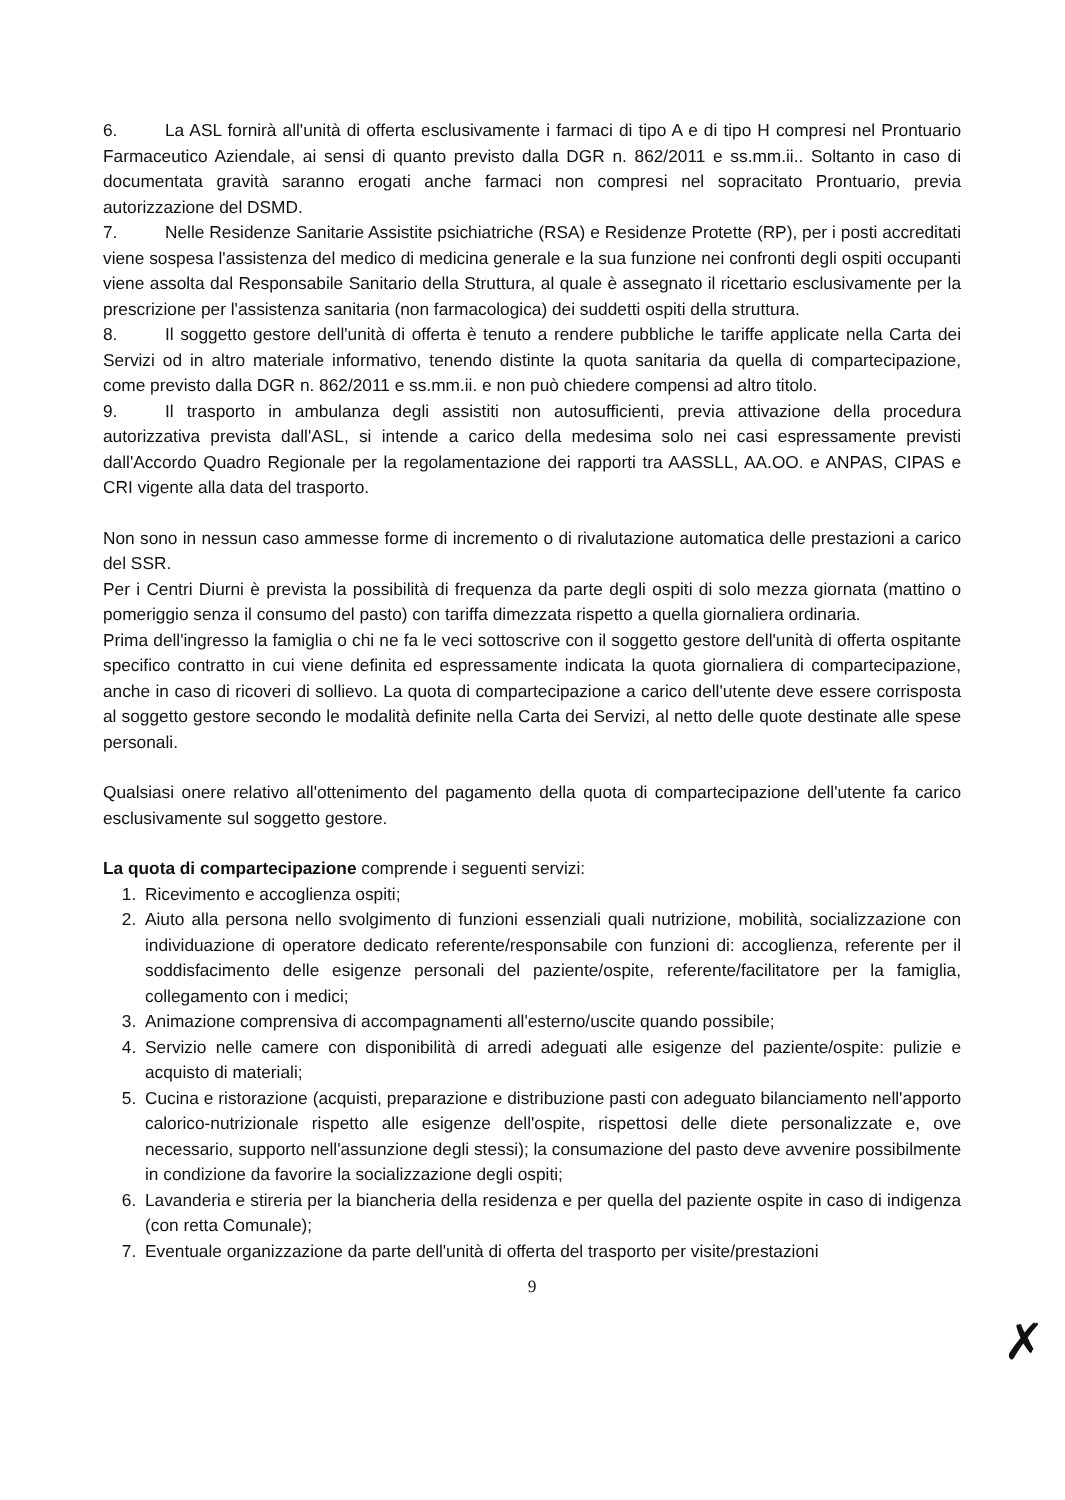6. La ASL fornirà all'unità di offerta esclusivamente i farmaci di tipo A e di tipo H compresi nel Prontuario Farmaceutico Aziendale, ai sensi di quanto previsto dalla DGR n. 862/2011 e ss.mm.ii.. Soltanto in caso di documentata gravità saranno erogati anche farmaci non compresi nel sopracitato Prontuario, previa autorizzazione del DSMD.
7. Nelle Residenze Sanitarie Assistite psichiatriche (RSA) e Residenze Protette (RP), per i posti accreditati viene sospesa l'assistenza del medico di medicina generale e la sua funzione nei confronti degli ospiti occupanti viene assolta dal Responsabile Sanitario della Struttura, al quale è assegnato il ricettario esclusivamente per la prescrizione per l'assistenza sanitaria (non farmacologica) dei suddetti ospiti della struttura.
8. Il soggetto gestore dell'unità di offerta è tenuto a rendere pubbliche le tariffe applicate nella Carta dei Servizi od in altro materiale informativo, tenendo distinte la quota sanitaria da quella di compartecipazione, come previsto dalla DGR n. 862/2011 e ss.mm.ii. e non può chiedere compensi ad altro titolo.
9. Il trasporto in ambulanza degli assistiti non autosufficienti, previa attivazione della procedura autorizzativa prevista dall'ASL, si intende a carico della medesima solo nei casi espressamente previsti dall'Accordo Quadro Regionale per la regolamentazione dei rapporti tra AASSLL, AA.OO. e ANPAS, CIPAS e CRI vigente alla data del trasporto.
Non sono in nessun caso ammesse forme di incremento o di rivalutazione automatica delle prestazioni a carico del SSR.
Per i Centri Diurni è prevista la possibilità di frequenza da parte degli ospiti di solo mezza giornata (mattino o pomeriggio senza il consumo del pasto) con tariffa dimezzata rispetto a quella giornaliera ordinaria.
Prima dell'ingresso la famiglia o chi ne fa le veci sottoscrive con il soggetto gestore dell'unità di offerta ospitante specifico contratto in cui viene definita ed espressamente indicata la quota giornaliera di compartecipazione, anche in caso di ricoveri di sollievo. La quota di compartecipazione a carico dell'utente deve essere corrisposta al soggetto gestore secondo le modalità definite nella Carta dei Servizi, al netto delle quote destinate alle spese personali.
Qualsiasi onere relativo all'ottenimento del pagamento della quota di compartecipazione dell'utente fa carico esclusivamente sul soggetto gestore.
La quota di compartecipazione comprende i seguenti servizi:
1. Ricevimento e accoglienza ospiti;
2. Aiuto alla persona nello svolgimento di funzioni essenziali quali nutrizione, mobilità, socializzazione con individuazione di operatore dedicato referente/responsabile con funzioni di: accoglienza, referente per il soddisfacimento delle esigenze personali del paziente/ospite, referente/facilitatore per la famiglia, collegamento con i medici;
3. Animazione comprensiva di accompagnamenti all'esterno/uscite quando possibile;
4. Servizio nelle camere con disponibilità di arredi adeguati alle esigenze del paziente/ospite: pulizie e acquisto di materiali;
5. Cucina e ristorazione (acquisti, preparazione e distribuzione pasti con adeguato bilanciamento nell'apporto calorico-nutrizionale rispetto alle esigenze dell'ospite, rispettosi delle diete personalizzate e, ove necessario, supporto nell'assunzione degli stessi); la consumazione del pasto deve avvenire possibilmente in condizione da favorire la socializzazione degli ospiti;
6. Lavanderia e stireria per la biancheria della residenza e per quella del paziente ospite in caso di indigenza (con retta Comunale);
7. Eventuale organizzazione da parte dell'unità di offerta del trasporto per visite/prestazioni
9
✗